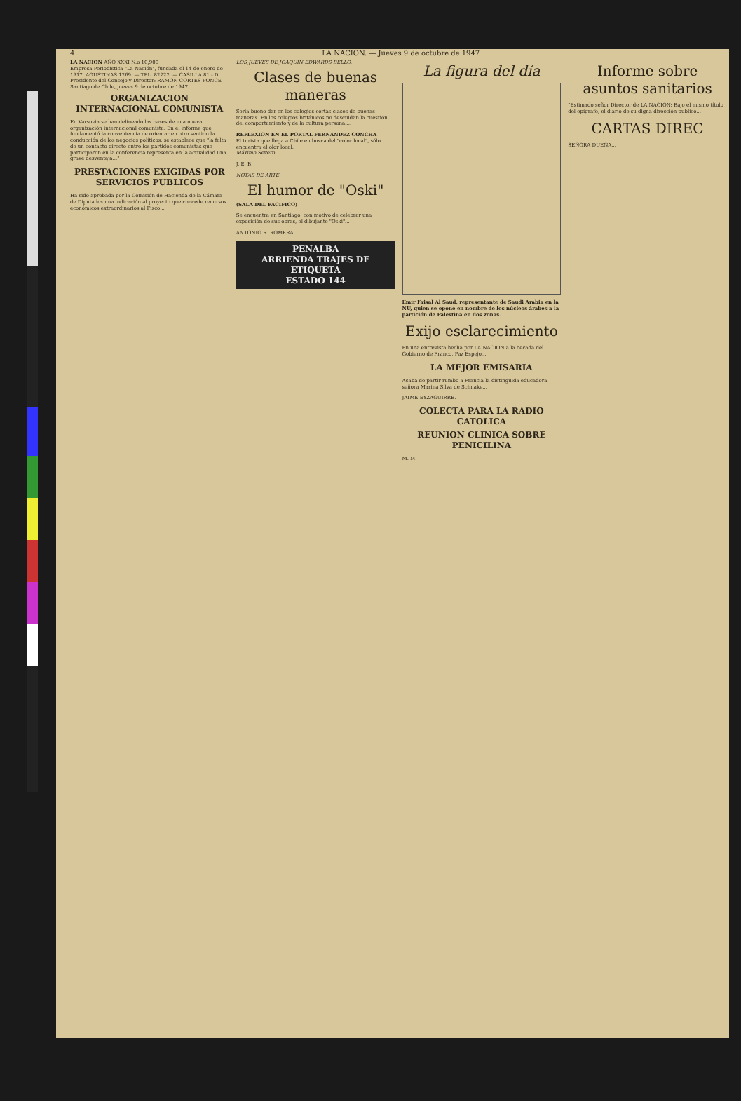4 LA NACION. — Jueves 9 de octubre de 1947
LA NACION AÑO XXXI N.o 10,900
Empresa Periodística "La Nación", fundada el 14 de enero de 1917. AGUSTINAS 1269. — TEL. 82222. — CASILLA 81 - D
Presidente del Consejo y Director: RAMON CORTES PONCE
Santiago de Chile, jueves 9 de octubre de 1947
ORGANIZACION INTERNACIONAL COMUNISTA
En Varsovia se han delineado las bases de una nueva organización internacional comunista. En el informe que fundamentó la conveniencia de orientar en otro sentido la conducción de los negocios políticos, se establece que "la falta de un contacto directo entre los partidos comunistas que participaron en la conferencia representa en la actualidad una grave desventaja..."
PRESTACIONES EXIGIDAS POR SERVICIOS PUBLICOS
Ha sido aprobada por la Comisión de Hacienda de la Cámara de Diputados una indicación al proyecto que concede recursos económicos extraordinarios al Fisco...
LOS JUEVES DE JOAQUIN EDWARDS BELLO.
Clases de buenas maneras
Sería bueno dar en los colegios cortas clases de buenas maneras. En los colegios británicos no descuidan la cuestión del comportamiento y de la cultura personal...
REFLEXION EN EL PORTAL FERNANDEZ CONCHA
El turista que llega a Chile en busca del "color local", sólo encuentra el olor local.
Máximo Severo
J. E. B.
NOTAS DE ARTE
El humor de "Oski"
(SALA DEL PACIFICO)
Se encuentra en Santiago, con motivo de celebrar una exposición de sus obras, el dibujante "Oski"...
ANTONIO R. ROMERA.
PENALBA
ARRIENDA TRAJES DE ETIQUETA
ESTADO 144
La figura del día
Emir Faisal Al Saud, representante de Saudi Arabia en la NU, quien se opone en nombre de los núcleos árabes a la partición de Palestina en dos zonas.
Exijo esclarecimiento
En una entrevista hecha por LA NACION a la becada del Gobierno de Franco, Paz Espejo...
LA MEJOR EMISARIA
Acaba de partir rumbo a Francia la distinguida educadora señora Marina Silva de Schnake...
JAIME EYZAGUIRRE.
COLECTA PARA LA RADIO CATOLICA
REUNION CLINICA SOBRE PENICILINA
M. M.
Informe sobre asuntos sanitarios
"Estimado señor Director de LA NACION: Bajo el mismo título del epígrafe, el diario de su digna dirección publicó...
CARTAS DIREC
SEÑORA DUEÑA...